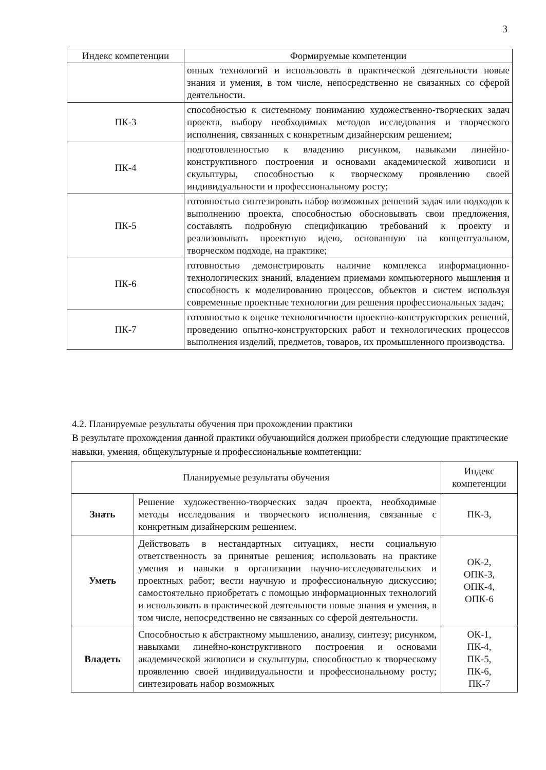3
| Индекс компетенции | Формируемые компетенции |
| --- | --- |
| | онных технологий и использовать в практической деятельности новые знания и умения, в том числе, непосредственно не связанных со сферой деятельности. |
| ПК-3 | способностью к системному пониманию художественно-творческих задач проекта, выбору необходимых методов исследования и творческого исполнения, связанных с конкретным дизайнерским решением; |
| ПК-4 | подготовленностью к владению рисунком, навыками линейно-конструктивного построения и основами академической живописи и скульптуры, способностью к творческому проявлению своей индивидуальности и профессиональному росту; |
| ПК-5 | готовностью синтезировать набор возможных решений задач или подходов к выполнению проекта, способностью обосновывать свои предложения, составлять подробную спецификацию требований к проекту и реализовывать проектную идею, основанную на концептуальном, творческом подходе, на практике; |
| ПК-6 | готовностью демонстрировать наличие комплекса информационно-технологических знаний, владением приемами компьютерного мышления и способность к моделированию процессов, объектов и систем используя современные проектные технологии для решения профессиональных задач; |
| ПК-7 | готовностью к оценке технологичности проектно-конструкторских решений, проведению опытно-конструкторских работ и технологических процессов выполнения изделий, предметов, товаров, их промышленного производства. |
4.2. Планируемые результаты обучения при прохождении практики
В результате прохождения данной практики обучающийся должен приобрести следующие практические навыки, умения, общекультурные и профессиональные компетенции:
| Планируемые результаты обучения | | Индекс компетенции |
| Знать | Решение художественно-творческих задач проекта, необходимые методы исследования и творческого исполнения, связанные с конкретным дизайнерским решением. | ПК-3, |
| Уметь | Действовать в нестандартных ситуациях, нести социальную ответственность за принятые решения; использовать на практике умения и навыки в организации научно-исследовательских и проектных работ; вести научную и профессиональную дискуссию; самостоятельно приобретать с помощью информационных технологий и использовать в практической деятельности новые знания и умения, в том числе, непосредственно не связанных со сферой деятельности. | ОК-2, ОПК-3, ОПК-4, ОПК-6 |
| Владеть | Способностью к абстрактному мышлению, анализу, синтезу; рисунком, навыками линейно-конструктивного построения и основами академической живописи и скульптуры, способностью к творческому проявлению своей индивидуальности и профессиональному росту; синтезировать набор возможных | ОК-1, ПК-4, ПК-5, ПК-6, ПК-7 |